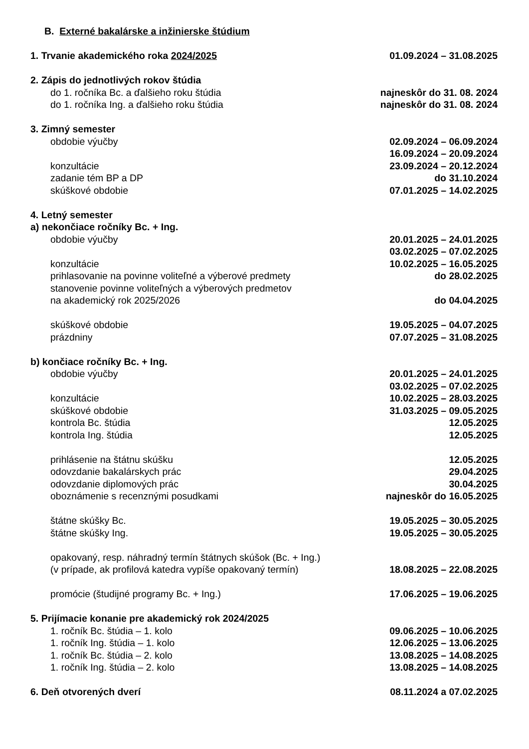B. Externé bakalárske a inžinierske štúdium
1. Trvanie akademického roka 2024/2025 01.09.2024 – 31.08.2025
2. Zápis do jednotlivých rokov štúdia
do 1. ročníka Bc. a ďalšieho roku štúdia najneskôr do 31. 08. 2024
do 1. ročníka Ing. a ďalšieho roku štúdia najneskôr do 31. 08. 2024
3. Zimný semester
obdobie výučby 02.09.2024 – 06.09.2024
16.09.2024 – 20.09.2024
konzultácie 23.09.2024 – 20.12.2024
zadanie tém BP a DP do 31.10.2024
skúškové obdobie 07.01.2025 – 14.02.2025
4. Letný semester
a) nekončiace ročníky Bc. + Ing.
obdobie výučby 20.01.2025 – 24.01.2025
03.02.2025 – 07.02.2025
konzultácie 10.02.2025 – 16.05.2025
prihlasovanie na povinne voliteľné a výberové predmety do 28.02.2025
stanovenie povinne voliteľných a výberových predmetov
na akademický rok 2025/2026 do 04.04.2025
skúškové obdobie 19.05.2025 – 04.07.2025
prázdniny 07.07.2025 – 31.08.2025
b) končiace ročníky Bc. + Ing.
obdobie výučby 20.01.2025 – 24.01.2025
03.02.2025 – 07.02.2025
konzultácie 10.02.2025 – 28.03.2025
skúškové obdobie 31.03.2025 – 09.05.2025
kontrola Bc. štúdia 12.05.2025
kontrola Ing. štúdia 12.05.2025
prihlásenie na štátnu skúšku 12.05.2025
odovzdanie bakalárskych prác 29.04.2025
odovzdanie diplomových prác 30.04.2025
oboznámenie s recenznými posudkami najneskôr do 16.05.2025
štátne skúšky Bc. 19.05.2025 – 30.05.2025
štátne skúšky Ing. 19.05.2025 – 30.05.2025
opakovaný, resp. náhradný termín štátnych skúšok (Bc. + Ing.)
(v prípade, ak profilová katedra vypíše opakovaný termín) 18.08.2025 – 22.08.2025
promócie (študijné programy Bc. + Ing.) 17.06.2025 – 19.06.2025
5. Prijímacie konanie pre akademický rok 2024/2025
1. ročník Bc. štúdia – 1. kolo 09.06.2025 – 10.06.2025
1. ročník Ing. štúdia – 1. kolo 12.06.2025 – 13.06.2025
1. ročník Bc. štúdia – 2. kolo 13.08.2025 – 14.08.2025
1. ročník Ing. štúdia – 2. kolo 13.08.2025 – 14.08.2025
6. Deň otvorených dverí 08.11.2024 a 07.02.2025